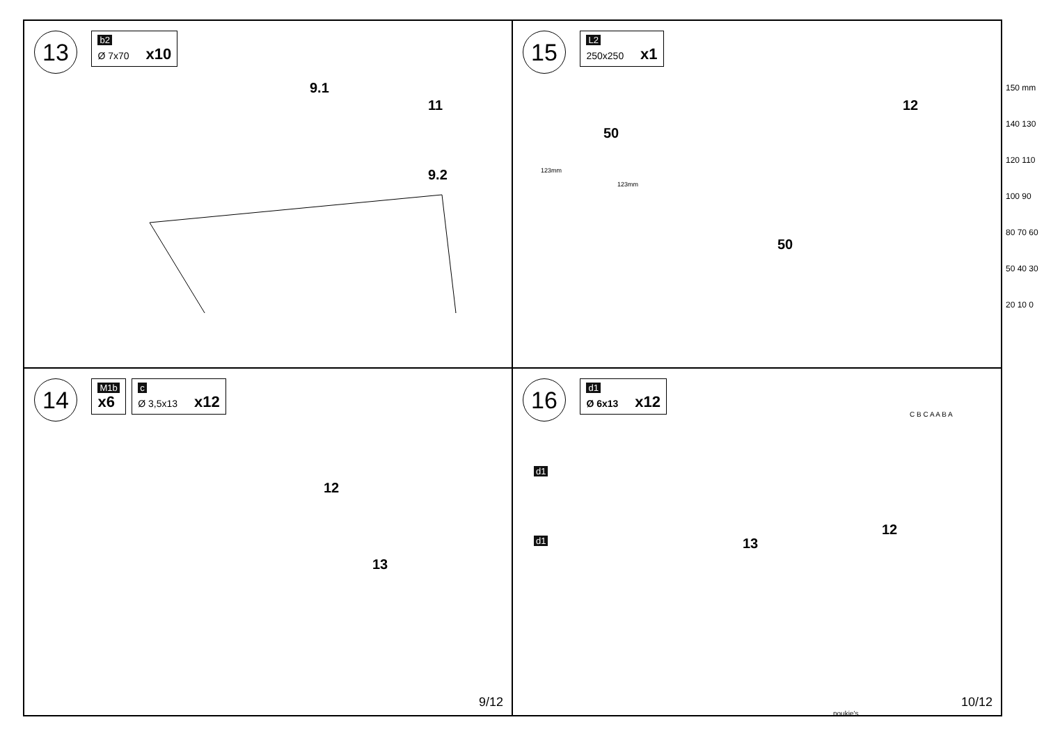13 b2
Ø 7x70 x10
9.1
11
9.2
15 L2
250x250 x1
50
12
50
123mm
123mm
14 M1b
x6 c
Ø 3,5x13 x12
12
13
9/12
16 d1
Ø 6x13 x12
d1
d1
C B C A A B A
13
12
noukie's
10/12
150 mm 140 130 120 110 100 90 80 70 60 50 40 30 20 10 0